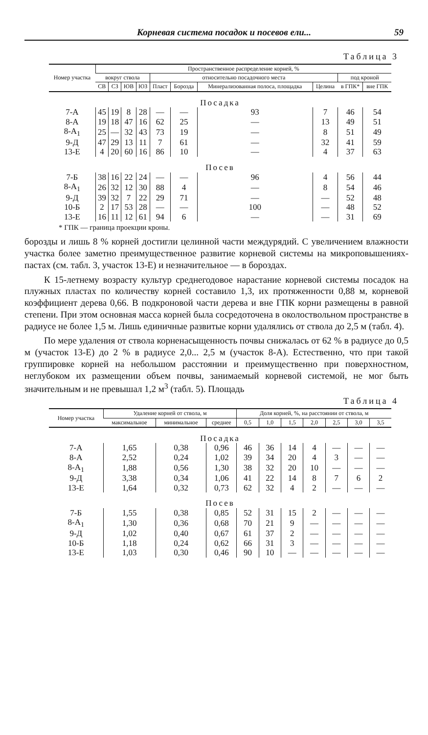Корневая система посадок и посевов ели... 59
Таблица 3
| Номер участка | Пространственное распределение корней, % | | | | | | | | | |
| --- | --- | --- | --- | --- | --- | --- | --- | --- | --- | --- |
| | вокруг ствола | | | | относительно посадочного места | | | | под кроной | |
| | СВ | СЗ | ЮВ | ЮЗ | Пласт | Борозда | Минерализованная полоса, площадка | Целина | | |
| | | | | | | | | | в ГПК* | вне ГПК |
| Посадка | | | | | | | | | | |
| 7-А | 45 | 19 | 8 | 28 | — | — | 93 | 7 | 46 | 54 |
| 8-А | 19 | 18 | 47 | 16 | 62 | 25 | — | 13 | 49 | 51 |
| 8-А<sub>1</sub> | 25 | — | 32 | 43 | 73 | 19 | — | 8 | 51 | 49 |
| 9-Д | 47 | 29 | 13 | 11 | 7 | 61 | — | 32 | 41 | 59 |
| 13-Е | 4 | 20 | 60 | 16 | 86 | 10 | — | 4 | 37 | 63 |
| Посев | | | | | | | | | | |
| 7-Б | 38 | 16 | 22 | 24 | — | — | 96 | 4 | 56 | 44 |
| 8-А<sub>1</sub> | 26 | 32 | 12 | 30 | 88 | 4 | — | 8 | 54 | 46 |
| 9-Д | 39 | 32 | 7 | 22 | 29 | 71 | — | — | 52 | 48 |
| 10-Б | 2 | 17 | 53 | 28 | — | — | 100 | — | 48 | 52 |
| 13-Е | 16 | 11 | 12 | 61 | 94 | 6 | — | — | 31 | 69 |
* ГПК — граница проекции кроны.
борозды и лишь 8 % корней достигли целинной части междурядий. С увеличением влажности участка более заметно преимущественное развитие корневой системы на микроповышениях-пастах (см. табл. 3, участок 13-Е) и незначительное — в бороздах.
К 15-летнему возрасту культур среднегодовое нарастание корневой системы посадок на плужных пластах по количеству корней составило 1,3, их протяженности 0,88 м, корневой коэффициент дерева 0,66. В подкроновой части дерева и вне ГПК корни размещены в равной степени. При этом основная масса корней была сосредоточена в околоствольном пространстве в радиусе не более 1,5 м. Лишь единичные развитые корни удалялись от ствола до 2,5 м (табл. 4).
По мере удаления от ствола корненасыщенность почвы снижалась от 62 % в радиусе до 0,5 м (участок 13-Е) до 2 % в радиусе 2,0... 2,5 м (участок 8-А). Естественно, что при такой группировке корней на небольшом расстоянии и преимущественно при поверхностном, неглубоком их размещении объем почвы, занимаемый корневой системой, не мог быть значительным и не превышал 1,2 м<sup>3</sup> (табл. 5). Площадь
Таблица 4
| Номер участка | Удаление корней от ствола, м | | | Доля корней, %, на расстоянии от ствола, м | | | | | | |
| --- | --- | --- | --- | --- | --- | --- | --- | --- | --- | --- |
| | максимальное | минимальное | среднее | 0,5 | 1,0 | 1,5 | 2,0 | 2,5 | 3,0 | 3,5 |
| Посадка | | | | | | | | | | |
| 7-А | 1,65 | 0,38 | 0,96 | 46 | 36 | 14 | 4 | — | — | — |
| 8-А | 2,52 | 0,24 | 1,02 | 39 | 34 | 20 | 4 | 3 | — | — |
| 8-А<sub>1</sub> | 1,88 | 0,56 | 1,30 | 38 | 32 | 20 | 10 | — | — | — |
| 9-Д | 3,38 | 0,34 | 1,06 | 41 | 22 | 14 | 8 | 7 | 6 | 2 |
| 13-Е | 1,64 | 0,32 | 0,73 | 62 | 32 | 4 | 2 | — | — | — |
| Посев | | | | | | | | | | |
| 7-Б | 1,55 | 0,38 | 0,85 | 52 | 31 | 15 | 2 | — | — | — |
| 8-А<sub>1</sub> | 1,30 | 0,36 | 0,68 | 70 | 21 | 9 | — | — | — | — |
| 9-Д | 1,02 | 0,40 | 0,67 | 61 | 37 | 2 | — | — | — | — |
| 10-Б | 1,18 | 0,24 | 0,62 | 66 | 31 | 3 | — | — | — | — |
| 13-Е | 1,03 | 0,30 | 0,46 | 90 | 10 | — | — | — | — | — |